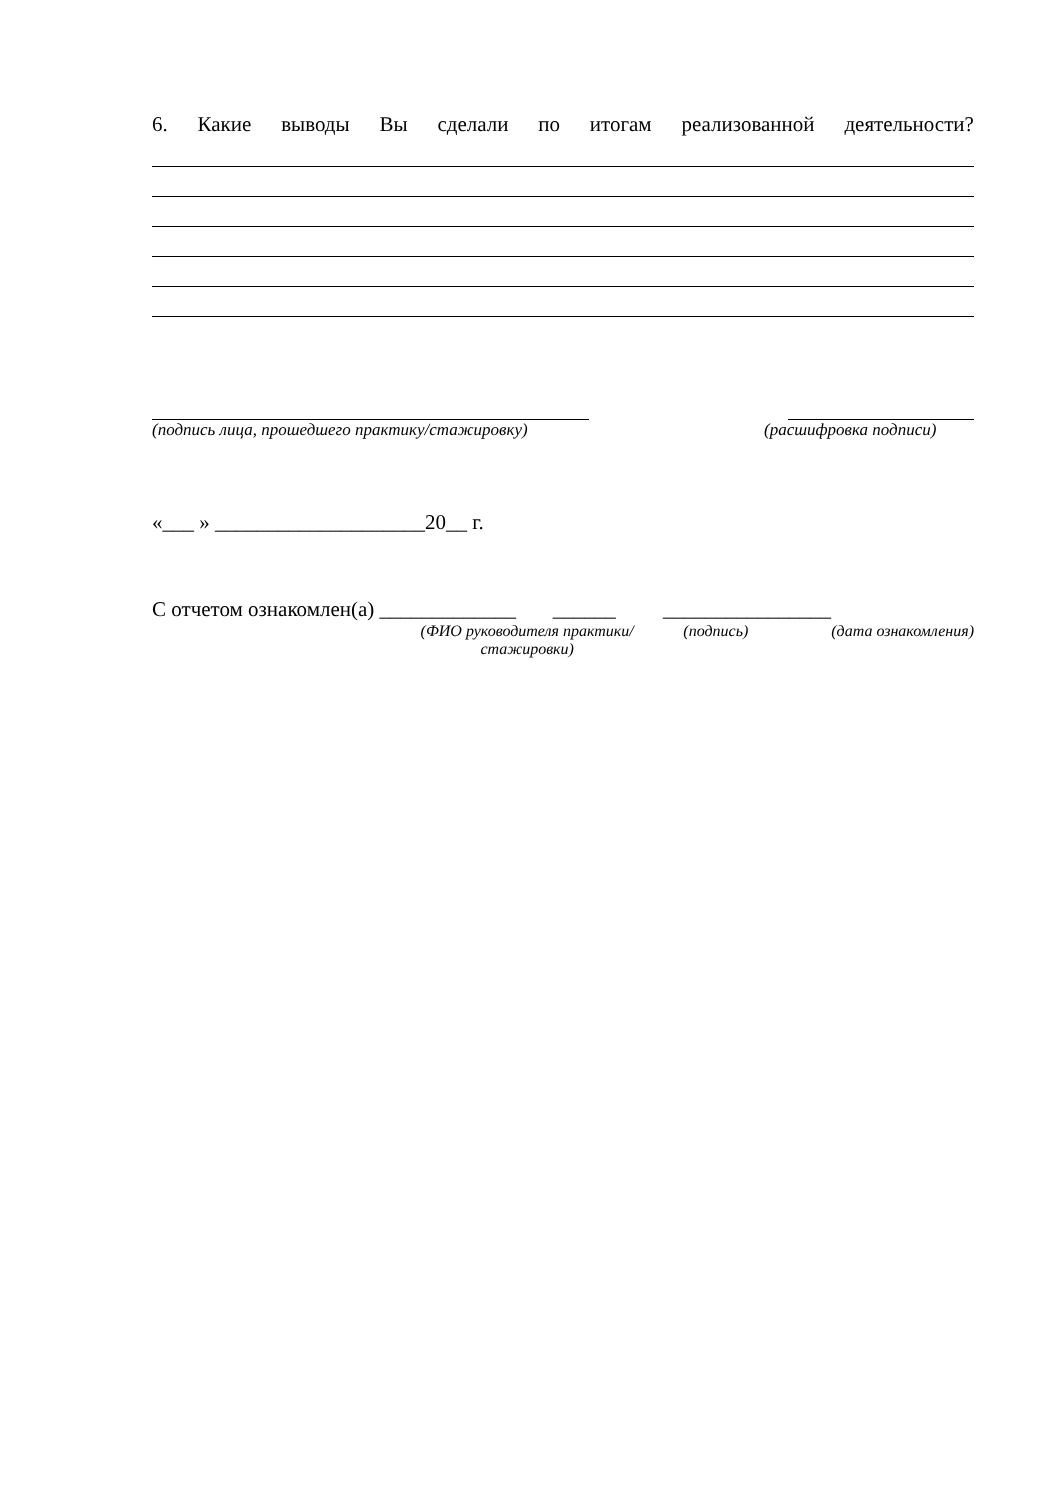6. Какие выводы Вы сделали по итогам реализованной деятельности?
(подпись лица, прошедшего практику/стажировку)
(расшифровка подписи)
«___ » ____________________20__ г.
С отчетом ознакомлен(а) _____________ ______ ________________
(ФИО руководителя практики/стажировки)
(подпись) (дата ознакомления)